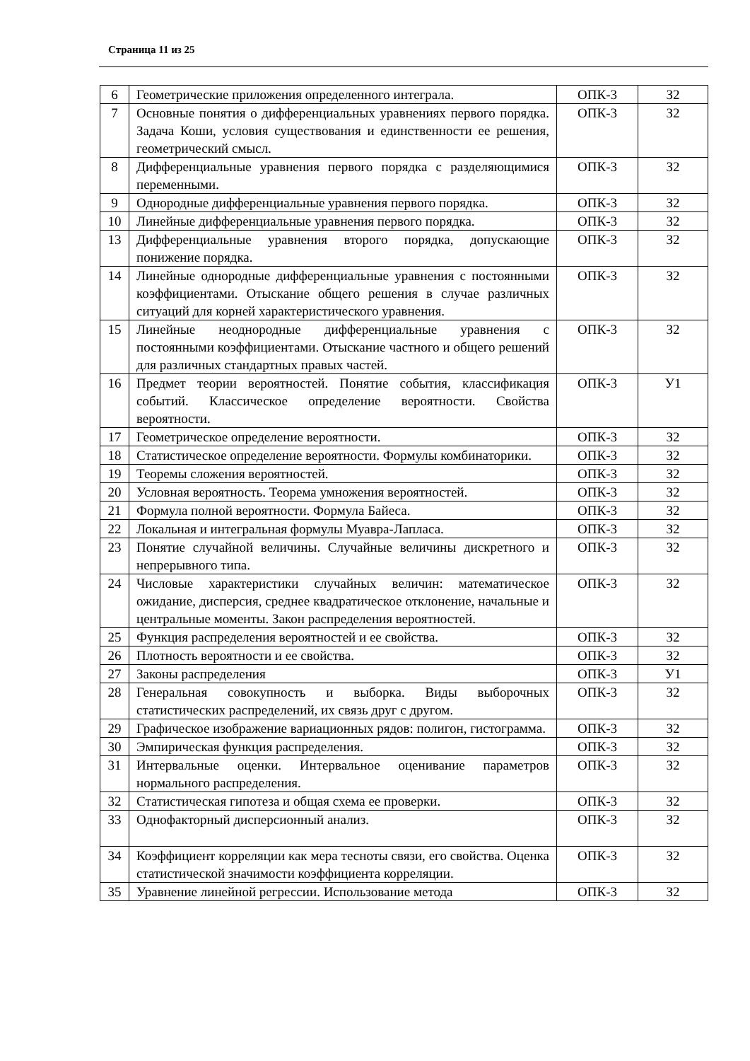Страница 11 из 25
| 6 | Геометрические приложения определенного интеграла. | ОПК-3 | З2 |
| 7 | Основные понятия о дифференциальных уравнениях первого порядка. Задача Коши, условия существования и единственности ее решения, геометрический смысл. | ОПК-3 | З2 |
| 8 | Дифференциальные уравнения первого порядка с разделяющимися переменными. | ОПК-3 | З2 |
| 9 | Однородные дифференциальные уравнения первого порядка. | ОПК-3 | З2 |
| 10 | Линейные дифференциальные уравнения первого порядка. | ОПК-3 | З2 |
| 13 | Дифференциальные уравнения второго порядка, допускающие понижение порядка. | ОПК-3 | З2 |
| 14 | Линейные однородные дифференциальные уравнения с постоянными коэффициентами. Отыскание общего решения в случае различных ситуаций для корней характеристического уравнения. | ОПК-3 | З2 |
| 15 | Линейные неоднородные дифференциальные уравнения с постоянными коэффициентами. Отыскание частного и общего решений для различных стандартных правых частей. | ОПК-3 | З2 |
| 16 | Предмет теории вероятностей. Понятие события, классификация событий. Классическое определение вероятности. Свойства вероятности. | ОПК-3 | У1 |
| 17 | Геометрическое определение вероятности. | ОПК-3 | З2 |
| 18 | Статистическое определение вероятности. Формулы комбинаторики. | ОПК-3 | З2 |
| 19 | Теоремы сложения вероятностей. | ОПК-3 | З2 |
| 20 | Условная вероятность. Теорема умножения вероятностей. | ОПК-3 | З2 |
| 21 | Формула полной вероятности. Формула Байеса. | ОПК-3 | З2 |
| 22 | Локальная и интегральная формулы Муавра-Лапласа. | ОПК-3 | З2 |
| 23 | Понятие случайной величины. Случайные величины дискретного и непрерывного типа. | ОПК-3 | З2 |
| 24 | Числовые характеристики случайных величин: математическое ожидание, дисперсия, среднее квадратическое отклонение, начальные и центральные моменты. Закон распределения вероятностей. | ОПК-3 | З2 |
| 25 | Функция распределения вероятностей и ее свойства. | ОПК-3 | З2 |
| 26 | Плотность вероятности и ее свойства. | ОПК-3 | З2 |
| 27 | Законы распределения | ОПК-3 | У1 |
| 28 | Генеральная совокупность и выборка. Виды выборочных статистических распределений, их связь друг с другом. | ОПК-3 | З2 |
| 29 | Графическое изображение вариационных рядов: полигон, гистограмма. | ОПК-3 | З2 |
| 30 | Эмпирическая функция распределения. | ОПК-3 | З2 |
| 31 | Интервальные оценки. Интервальное оценивание параметров нормального распределения. | ОПК-3 | З2 |
| 32 | Статистическая гипотеза и общая схема ее проверки. | ОПК-3 | З2 |
| 33 | Однофакторный дисперсионный анализ. | ОПК-3 | З2 |
| 34 | Коэффициент корреляции как мера тесноты связи, его свойства. Оценка статистической значимости коэффициента корреляции. | ОПК-3 | З2 |
| 35 | Уравнение линейной регрессии. Использование метода | ОПК-3 | З2 |